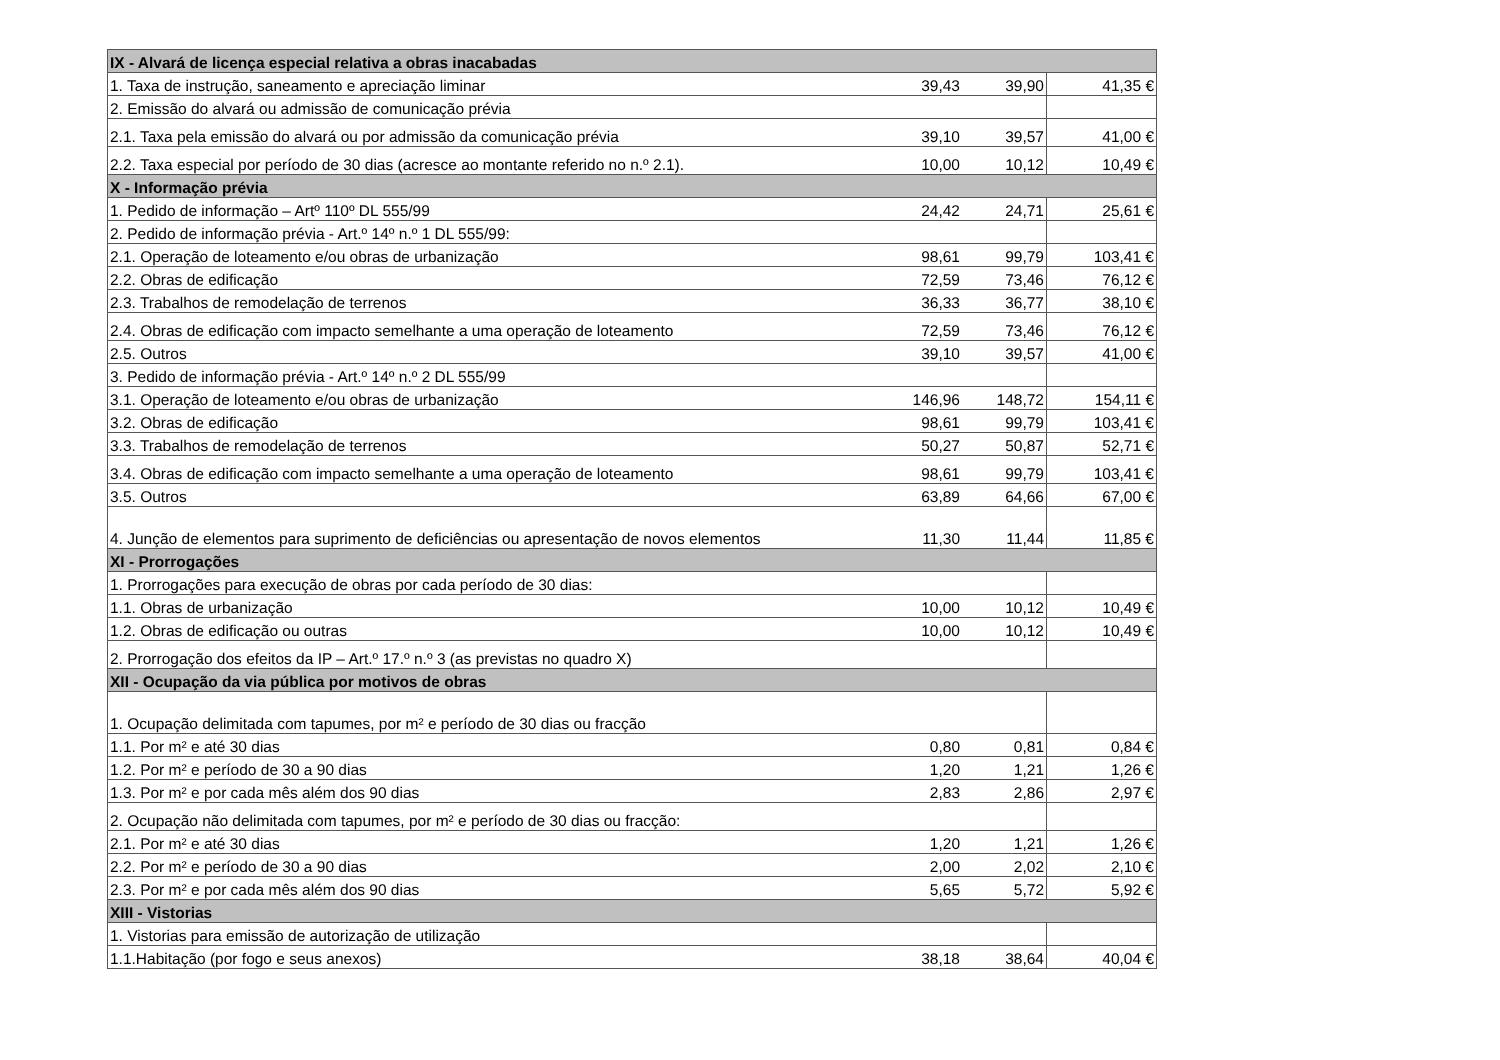| IX - Alvará de licença especial relativa a obras inacabadas | | | |
| --- | --- | --- | --- |
| 1. Taxa de instrução, saneamento e apreciação liminar | 39,43 | 39,90 | 41,35 € |
| 2. Emissão do alvará ou admissão de comunicação prévia | | | |
| 2.1. Taxa pela emissão do alvará ou por admissão da comunicação prévia | 39,10 | 39,57 | 41,00 € |
| 2.2. Taxa especial por período de 30 dias (acresce ao montante referido no n.º 2.1). | 10,00 | 10,12 | 10,49 € |
| X - Informação prévia | | | |
| 1. Pedido de informação – Artº 110º DL 555/99 | 24,42 | 24,71 | 25,61 € |
| 2. Pedido de informação prévia - Art.º 14º n.º 1 DL 555/99: | | | |
| 2.1. Operação de loteamento e/ou obras de urbanização | 98,61 | 99,79 | 103,41 € |
| 2.2. Obras de edificação | 72,59 | 73,46 | 76,12 € |
| 2.3. Trabalhos de remodelação de terrenos | 36,33 | 36,77 | 38,10 € |
| 2.4. Obras de edificação com impacto semelhante a uma operação de loteamento | 72,59 | 73,46 | 76,12 € |
| 2.5. Outros | 39,10 | 39,57 | 41,00 € |
| 3. Pedido de informação prévia - Art.º 14º n.º 2 DL 555/99 | | | |
| 3.1. Operação de loteamento e/ou obras de urbanização | 146,96 | 148,72 | 154,11 € |
| 3.2. Obras de edificação | 98,61 | 99,79 | 103,41 € |
| 3.3. Trabalhos de remodelação de terrenos | 50,27 | 50,87 | 52,71 € |
| 3.4. Obras de edificação com impacto semelhante a uma operação de loteamento | 98,61 | 99,79 | 103,41 € |
| 3.5. Outros | 63,89 | 64,66 | 67,00 € |
| 4. Junção de elementos para suprimento de deficiências ou apresentação de novos elementos | 11,30 | 11,44 | 11,85 € |
| XI - Prorrogações | | | |
| 1. Prorrogações para execução de obras por cada período de 30 dias: | | | |
| 1.1. Obras de urbanização | 10,00 | 10,12 | 10,49 € |
| 1.2. Obras de edificação ou outras | 10,00 | 10,12 | 10,49 € |
| 2. Prorrogação dos efeitos da IP – Art.º 17.º n.º 3 (as previstas no quadro X) | | | |
| XII - Ocupação da via pública por motivos de obras | | | |
| 1. Ocupação delimitada com tapumes, por m² e período de 30 dias ou fracção | | | |
| 1.1. Por m² e até 30 dias | 0,80 | 0,81 | 0,84 € |
| 1.2. Por m² e período de 30 a 90 dias | 1,20 | 1,21 | 1,26 € |
| 1.3. Por m² e por cada mês além dos 90 dias | 2,83 | 2,86 | 2,97 € |
| 2. Ocupação não delimitada com tapumes, por m² e período de 30 dias ou fracção: | | | |
| 2.1. Por m² e até 30 dias | 1,20 | 1,21 | 1,26 € |
| 2.2. Por m² e período de 30 a 90 dias | 2,00 | 2,02 | 2,10 € |
| 2.3. Por m² e por cada mês além dos 90 dias | 5,65 | 5,72 | 5,92 € |
| XIII - Vistorias | | | |
| 1. Vistorias para emissão de autorização de utilização | | | |
| 1.1.Habitação (por fogo e seus anexos) | 38,18 | 38,64 | 40,04 € |